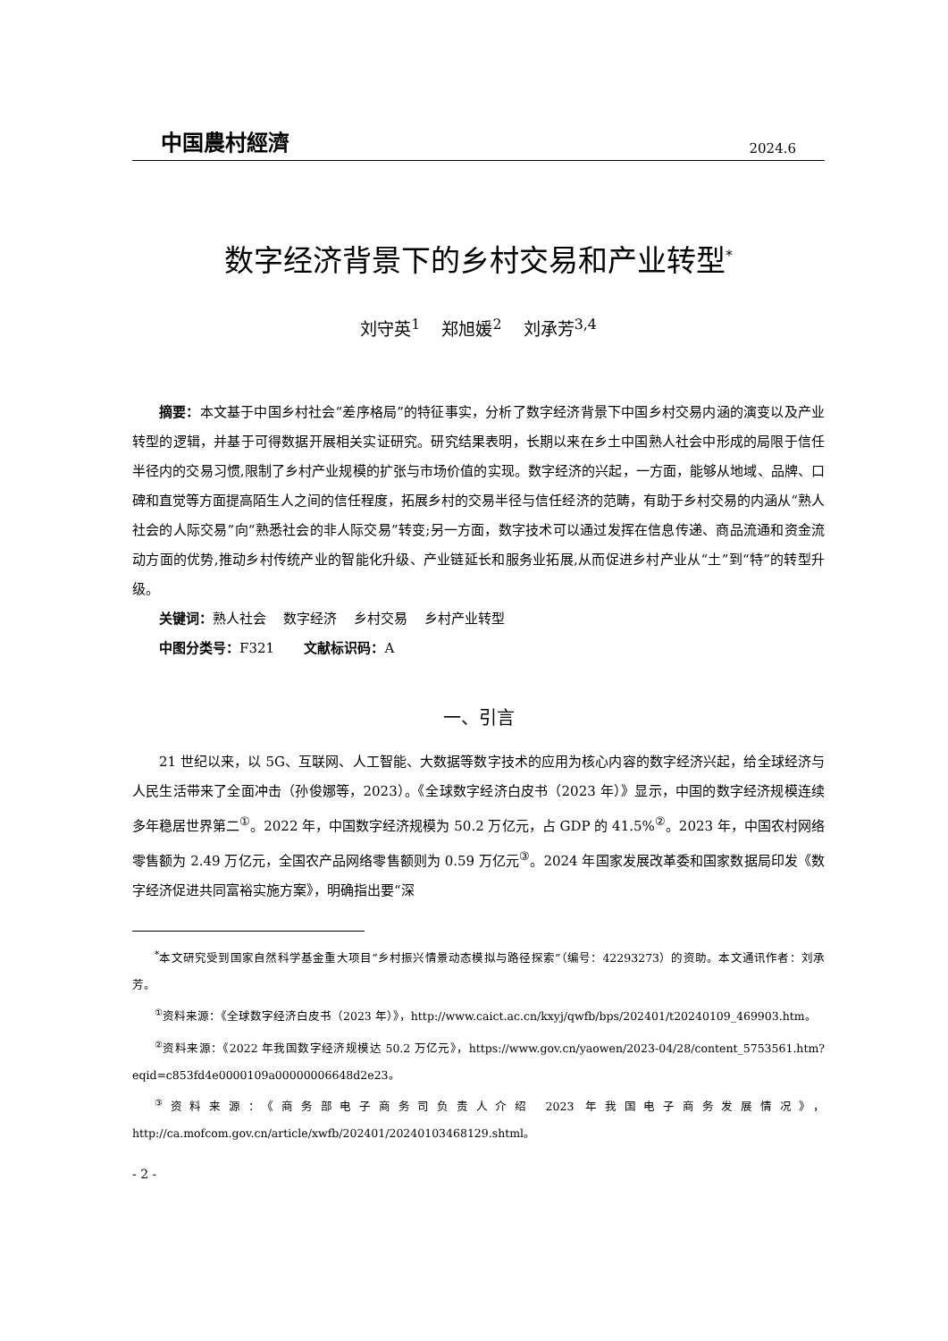中国農村經濟 2024.6
数字经济背景下的乡村交易和产业转型<sup>*</sup>
刘守英<sup>1</sup> 郑旭媛<sup>2</sup> 刘承芳<sup>3,4</sup>
摘要：本文基于中国乡村社会“差序格局”的特征事实，分析了数字经济背景下中国乡村交易内涵的演变以及产业转型的逻辑，并基于可得数据开展相关实证研究。研究结果表明，长期以来在乡土中国熟人社会中形成的局限于信任半径内的交易习惯,限制了乡村产业规模的扩张与市场价值的实现。数字经济的兴起，一方面，能够从地域、品牌、口碑和直觉等方面提高陌生人之间的信任程度，拓展乡村的交易半径与信任经济的范畴，有助于乡村交易的内涵从“熟人社会的人际交易”向“熟悉社会的非人际交易”转变;另一方面，数字技术可以通过发挥在信息传递、商品流通和资金流动方面的优势,推动乡村传统产业的智能化升级、产业链延长和服务业拓展,从而促进乡村产业从“土”到“特”的转型升级。
关键词：熟人社会 数字经济 乡村交易 乡村产业转型
中图分类号：F321 文献标识码：A
一、引言
21 世纪以来，以 5G、互联网、人工智能、大数据等数字技术的应用为核心内容的数字经济兴起，给全球经济与人民生活带来了全面冲击（孙俊娜等，2023）。《全球数字经济白皮书（2023 年）》显示，中国的数字经济规模连续多年稳居世界第二<sup>①</sup>。2022 年，中国数字经济规模为 50.2 万亿元，占 GDP 的 41.5%<sup>②</sup>。2023 年，中国农村网络零售额为 2.49 万亿元，全国农产品网络零售额则为 0.59 万亿元<sup>③</sup>。2024 年国家发展改革委和国家数据局印发《数字经济促进共同富裕实施方案》，明确指出要“深
<sup>*</sup> 本文研究受到国家自然科学基金重大项目“乡村振兴情景动态模拟与路径探索”（编号：42293273）的资助。本文通讯作者：刘承芳。
<sup>①</sup>资料来源：《全球数字经济白皮书（2023 年）》，http://www.caict.ac.cn/kxyj/qwfb/bps/202401/t20240109_469903.htm。
<sup>②</sup>资料来源：《2022 年我国数字经济规模达 50.2 万亿元》，https://www.gov.cn/yaowen/2023-04/28/content_5753561.htm?eqid=c853fd4e0000109a00000006648d2e23。
<sup>③</sup>资料来源：《商务部电子商务司负责人介绍 2023 年我国电子商务发展情况》，http://ca.mofcom.gov.cn/article/xwfb/202401/20240103468129.shtml。
- 2 -